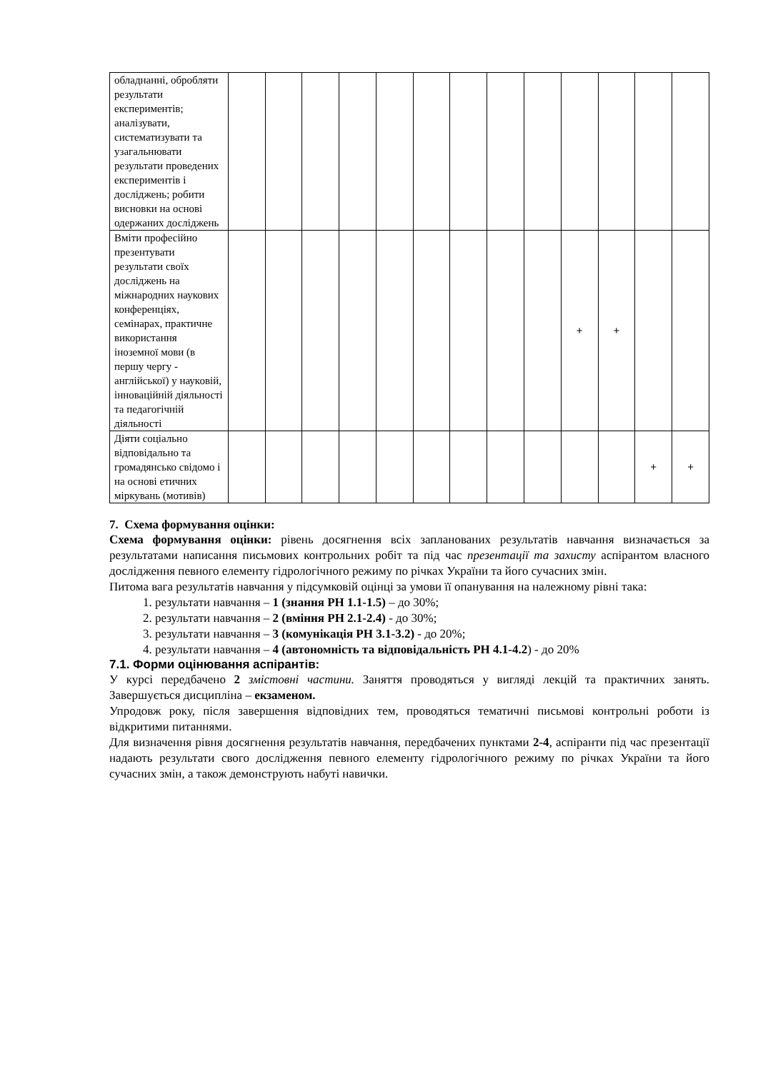| обладнанні, обробляти результати експериментів; аналізувати, систематизувати та узагальнювати результати проведених експериментів і досліджень; робити висновки на основі одержаних досліджень | | | | | | | | | | | | | |
| Вміти професійно презентувати результати своїх досліджень на міжнародних наукових конференціях, семінарах, практичне використання іноземної мови (в першу чергу - англійської) у науковій, інноваційній діяльності та педагогічній діяльності | | | | | | | | | | + | + | | |
| Діяти соціально відповідально та громадянсько свідомо і на основі етичних міркувань (мотивів) | | | | | | | | | | | | + | + |
7. Схема формування оцінки:
Схема формування оцінки: рівень досягнення всіх запланованих результатів навчання визначається за результатами написання письмових контрольних робіт та під час презентації та захисту аспірантом власного дослідження певного елементу гідрологічного режиму по річках України та його сучасних змін.
Питома вага результатів навчання у підсумковій оцінці за умови її опанування на належному рівні така:
1. результати навчання – 1 (знання РН 1.1-1.5) – до 30%;
2. результати навчання – 2 (вміння РН 2.1-2.4) - до 30%;
3. результати навчання – 3 (комунікація РН 3.1-3.2) - до 20%;
4. результати навчання – 4 (автономність та відповідальність РН 4.1-4.2) - до 20%
7.1. Форми оцінювання аспірантів:
У курсі передбачено 2 змістовні частини. Заняття проводяться у вигляді лекцій та практичних занять. Завершується дисципліна – екзаменом.
Упродовж року, після завершення відповідних тем, проводяться тематичні письмові контрольні роботи із відкритими питаннями.
Для визначення рівня досягнення результатів навчання, передбачених пунктами 2-4, аспіранти під час презентації надають результати свого дослідження певного елементу гідрологічного режиму по річках України та його сучасних змін, а також демонструють набуті навички.